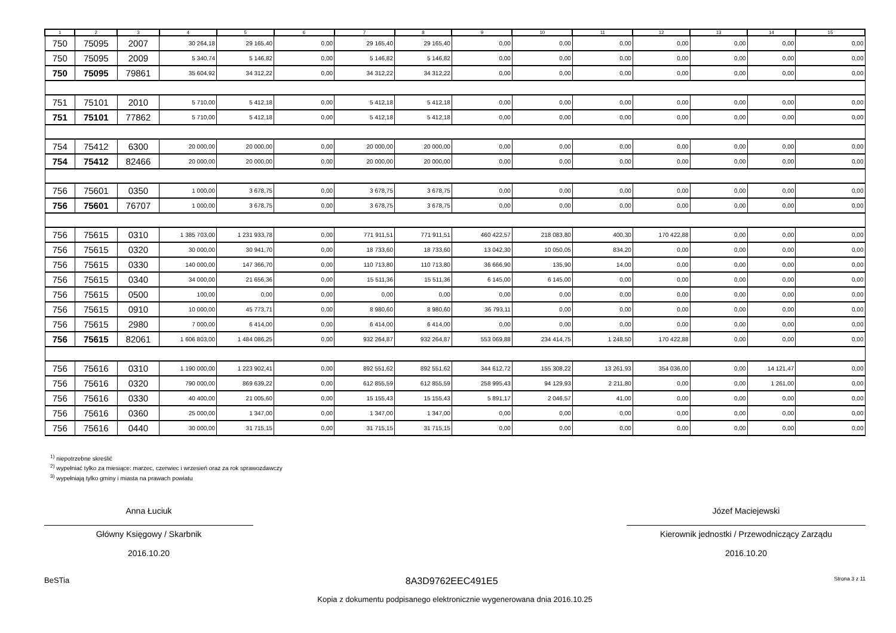| 1 | 2 | 3 | 4 | 5 | 6 | 7 | 8 | 9 | 10 | 11 | 12 | 13 | 14 | 15 |
| --- | --- | --- | --- | --- | --- | --- | --- | --- | --- | --- | --- | --- | --- | --- |
| 750 | 75095 | 2007 | 30 264,18 | 29 165,40 | 0,00 | 29 165,40 | 29 165,40 | 0,00 | 0,00 | 0,00 | 0,00 | 0,00 | 0,00 | 0,00 |
| 750 | 75095 | 2009 | 5 340,74 | 5 146,82 | 0,00 | 5 146,82 | 5 146,82 | 0,00 | 0,00 | 0,00 | 0,00 | 0,00 | 0,00 | 0,00 |
| 750 | 75095 | 79861 | 35 604,92 | 34 312,22 | 0,00 | 34 312,22 | 34 312,22 | 0,00 | 0,00 | 0,00 | 0,00 | 0,00 | 0,00 | 0,00 |
| 751 | 75101 | 2010 | 5 710,00 | 5 412,18 | 0,00 | 5 412,18 | 5 412,18 | 0,00 | 0,00 | 0,00 | 0,00 | 0,00 | 0,00 | 0,00 |
| 751 | 75101 | 77862 | 5 710,00 | 5 412,18 | 0,00 | 5 412,18 | 5 412,18 | 0,00 | 0,00 | 0,00 | 0,00 | 0,00 | 0,00 | 0,00 |
| 754 | 75412 | 6300 | 20 000,00 | 20 000,00 | 0,00 | 20 000,00 | 20 000,00 | 0,00 | 0,00 | 0,00 | 0,00 | 0,00 | 0,00 | 0,00 |
| 754 | 75412 | 82466 | 20 000,00 | 20 000,00 | 0,00 | 20 000,00 | 20 000,00 | 0,00 | 0,00 | 0,00 | 0,00 | 0,00 | 0,00 | 0,00 |
| 756 | 75601 | 0350 | 1 000,00 | 3 678,75 | 0,00 | 3 678,75 | 3 678,75 | 0,00 | 0,00 | 0,00 | 0,00 | 0,00 | 0,00 | 0,00 |
| 756 | 75601 | 76707 | 1 000,00 | 3 678,75 | 0,00 | 3 678,75 | 3 678,75 | 0,00 | 0,00 | 0,00 | 0,00 | 0,00 | 0,00 | 0,00 |
| 756 | 75615 | 0310 | 1 385 703,00 | 1 231 933,78 | 0,00 | 771 911,51 | 771 911,51 | 460 422,57 | 218 083,80 | 400,30 | 170 422,88 | 0,00 | 0,00 | 0,00 |
| 756 | 75615 | 0320 | 30 000,00 | 30 941,70 | 0,00 | 18 733,60 | 18 733,60 | 13 042,30 | 10 050,05 | 834,20 | 0,00 | 0,00 | 0,00 | 0,00 |
| 756 | 75615 | 0330 | 140 000,00 | 147 366,70 | 0,00 | 110 713,80 | 110 713,80 | 36 666,90 | 135,90 | 14,00 | 0,00 | 0,00 | 0,00 | 0,00 |
| 756 | 75615 | 0340 | 34 000,00 | 21 656,36 | 0,00 | 15 511,36 | 15 511,36 | 6 145,00 | 6 145,00 | 0,00 | 0,00 | 0,00 | 0,00 | 0,00 |
| 756 | 75615 | 0500 | 100,00 | 0,00 | 0,00 | 0,00 | 0,00 | 0,00 | 0,00 | 0,00 | 0,00 | 0,00 | 0,00 | 0,00 |
| 756 | 75615 | 0910 | 10 000,00 | 45 773,71 | 0,00 | 8 980,60 | 8 980,60 | 36 793,11 | 0,00 | 0,00 | 0,00 | 0,00 | 0,00 | 0,00 |
| 756 | 75615 | 2980 | 7 000,00 | 6 414,00 | 0,00 | 6 414,00 | 6 414,00 | 0,00 | 0,00 | 0,00 | 0,00 | 0,00 | 0,00 | 0,00 |
| 756 | 75615 | 82061 | 1 606 803,00 | 1 484 086,25 | 0,00 | 932 264,87 | 932 264,87 | 553 069,88 | 234 414,75 | 1 248,50 | 170 422,88 | 0,00 | 0,00 | 0,00 |
| 756 | 75616 | 0310 | 1 190 000,00 | 1 223 902,41 | 0,00 | 892 551,62 | 892 551,62 | 344 612,72 | 155 308,22 | 13 261,93 | 354 036,00 | 0,00 | 14 121,47 | 0,00 |
| 756 | 75616 | 0320 | 790 000,00 | 869 639,22 | 0,00 | 612 855,59 | 612 855,59 | 258 995,43 | 94 129,93 | 2 211,80 | 0,00 | 0,00 | 1 261,00 | 0,00 |
| 756 | 75616 | 0330 | 40 400,00 | 21 005,60 | 0,00 | 15 155,43 | 15 155,43 | 5 891,17 | 2 046,57 | 41,00 | 0,00 | 0,00 | 0,00 | 0,00 |
| 756 | 75616 | 0360 | 25 000,00 | 1 347,00 | 0,00 | 1 347,00 | 1 347,00 | 0,00 | 0,00 | 0,00 | 0,00 | 0,00 | 0,00 | 0,00 |
| 756 | 75616 | 0440 | 30 000,00 | 31 715,15 | 0,00 | 31 715,15 | 31 715,15 | 0,00 | 0,00 | 0,00 | 0,00 | 0,00 | 0,00 | 0,00 |
<sup>1)</sup> niepotrzebne skreślić
<sup>2)</sup> wypełniać tylko za miesiące: marzec, czerwiec i wrzesień oraz za rok sprawozdawczy
<sup>3)</sup> wypełniają tylko gminy i miasta na prawach powiatu
Anna Łuciuk
Główny Księgowy / Skarbnik
2016.10.20
Józef Maciejewski
Kierownik jednostki / Przewodniczący Zarządu
2016.10.20
BeSTia 8A3D9762EEC491E5 Strona 3 z 11
Kopia z dokumentu podpisanego elektronicznie wygenerowana dnia 2016.10.25